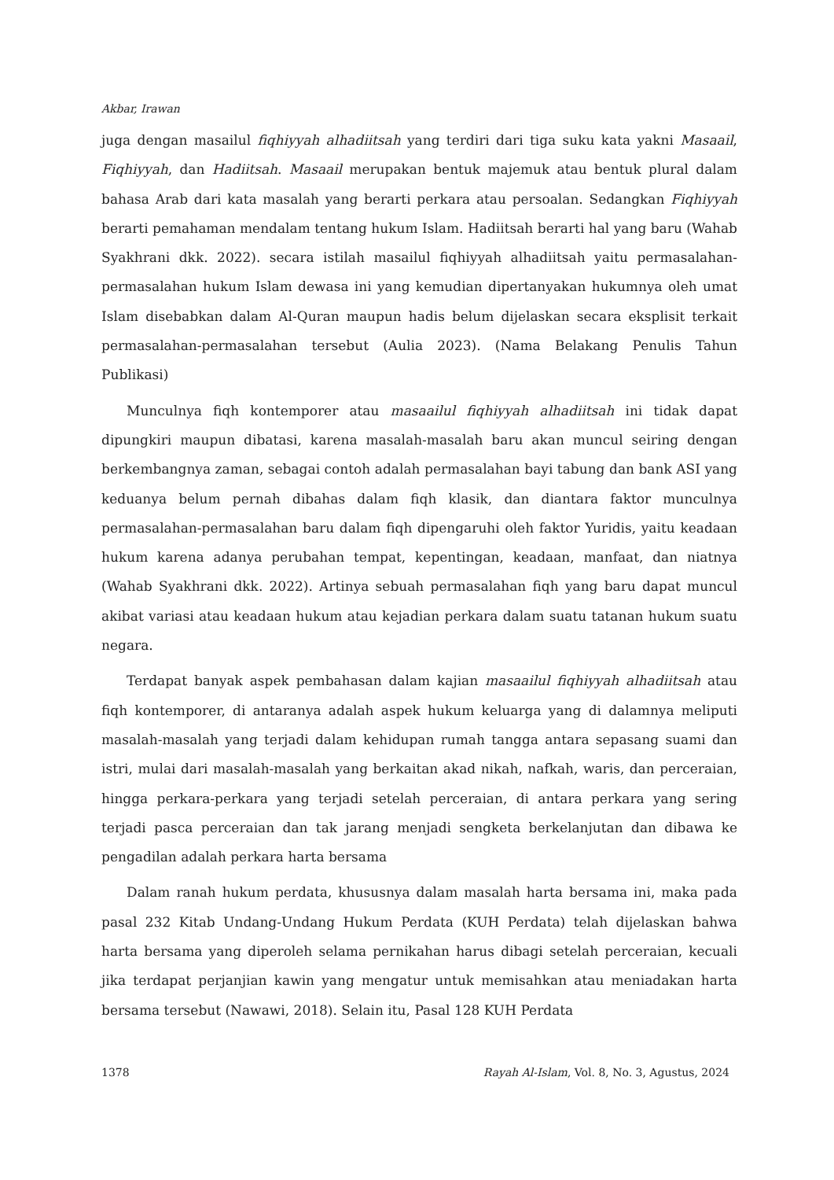Akbar, Irawan
juga dengan masailul fiqhiyyah alhadiitsah yang terdiri dari tiga suku kata yakni Masaail, Fiqhiyyah, dan Hadiitsah. Masaail merupakan bentuk majemuk atau bentuk plural dalam bahasa Arab dari kata masalah yang berarti perkara atau persoalan. Sedangkan Fiqhiyyah berarti pemahaman mendalam tentang hukum Islam. Hadiitsah berarti hal yang baru (Wahab Syakhrani dkk. 2022). secara istilah masailul fiqhiyyah alhadiitsah yaitu permasalahan-permasalahan hukum Islam dewasa ini yang kemudian dipertanyakan hukumnya oleh umat Islam disebabkan dalam Al-Quran maupun hadis belum dijelaskan secara eksplisit terkait permasalahan-permasalahan tersebut (Aulia 2023). (Nama Belakang Penulis Tahun Publikasi)
Munculnya fiqh kontemporer atau masaailul fiqhiyyah alhadiitsah ini tidak dapat dipungkiri maupun dibatasi, karena masalah-masalah baru akan muncul seiring dengan berkembangnya zaman, sebagai contoh adalah permasalahan bayi tabung dan bank ASI yang keduanya belum pernah dibahas dalam fiqh klasik, dan diantara faktor munculnya permasalahan-permasalahan baru dalam fiqh dipengaruhi oleh faktor Yuridis, yaitu keadaan hukum karena adanya perubahan tempat, kepentingan, keadaan, manfaat, dan niatnya (Wahab Syakhrani dkk. 2022). Artinya sebuah permasalahan fiqh yang baru dapat muncul akibat variasi atau keadaan hukum atau kejadian perkara dalam suatu tatanan hukum suatu negara.
Terdapat banyak aspek pembahasan dalam kajian masaailul fiqhiyyah alhadiitsah atau fiqh kontemporer, di antaranya adalah aspek hukum keluarga yang di dalamnya meliputi masalah-masalah yang terjadi dalam kehidupan rumah tangga antara sepasang suami dan istri, mulai dari masalah-masalah yang berkaitan akad nikah, nafkah, waris, dan perceraian, hingga perkara-perkara yang terjadi setelah perceraian, di antara perkara yang sering terjadi pasca perceraian dan tak jarang menjadi sengketa berkelanjutan dan dibawa ke pengadilan adalah perkara harta bersama
Dalam ranah hukum perdata, khususnya dalam masalah harta bersama ini, maka pada pasal 232 Kitab Undang-Undang Hukum Perdata (KUH Perdata) telah dijelaskan bahwa harta bersama yang diperoleh selama pernikahan harus dibagi setelah perceraian, kecuali jika terdapat perjanjian kawin yang mengatur untuk memisahkan atau meniadakan harta bersama tersebut (Nawawi, 2018). Selain itu, Pasal 128 KUH Perdata
1378 Rayah Al-Islam, Vol. 8, No. 3, Agustus, 2024